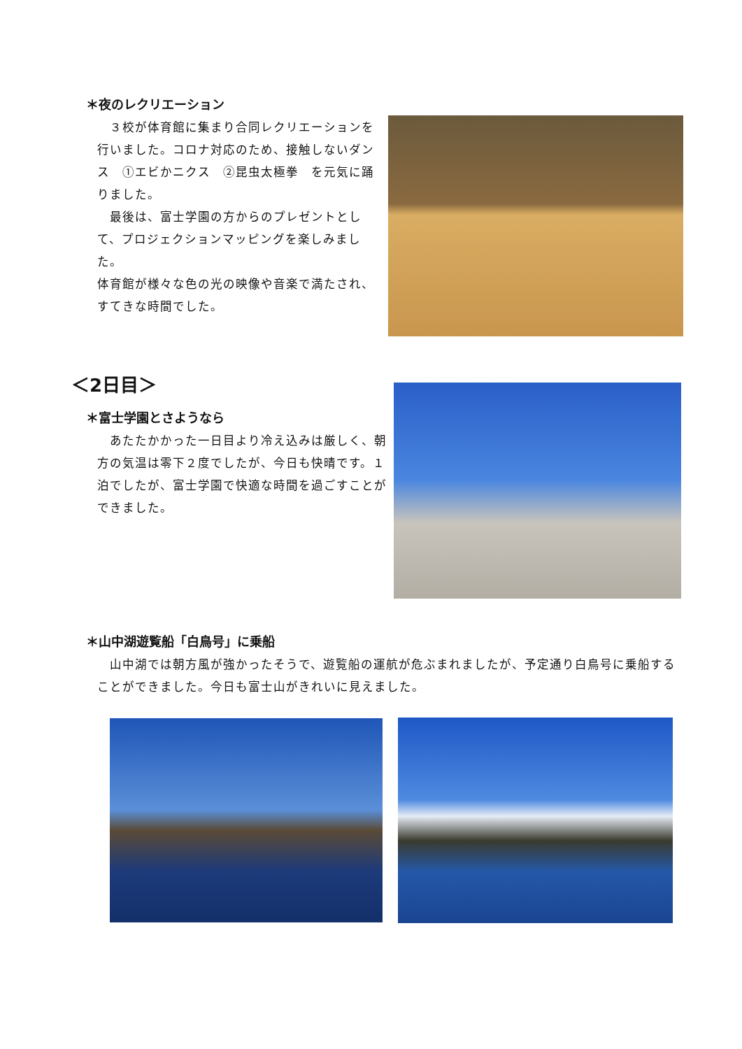＊夜のレクリエーション
　３校が体育館に集まり合同レクリエーションを行いました。コロナ対応のため、接触しないダンス　①エビかニクス　②昆虫太極拳　を元気に踊りました。
　最後は、富士学園の方からのプレゼントとして、プロジェクションマッピングを楽しみました。
体育館が様々な色の光の映像や音楽で満たされ、すてきな時間でした。
＜2日目＞
＊富士学園とさようなら
　あたたかかった一日目より冷え込みは厳しく、朝方の気温は零下２度でしたが、今日も快晴です。１泊でしたが、富士学園で快適な時間を過ごすことができました。
＊山中湖遊覧船「白鳥号」に乗船
　山中湖では朝方風が強かったそうで、遊覧船の運航が危ぶまれましたが、予定通り白鳥号に乗船することができました。今日も富士山がきれいに見えました。